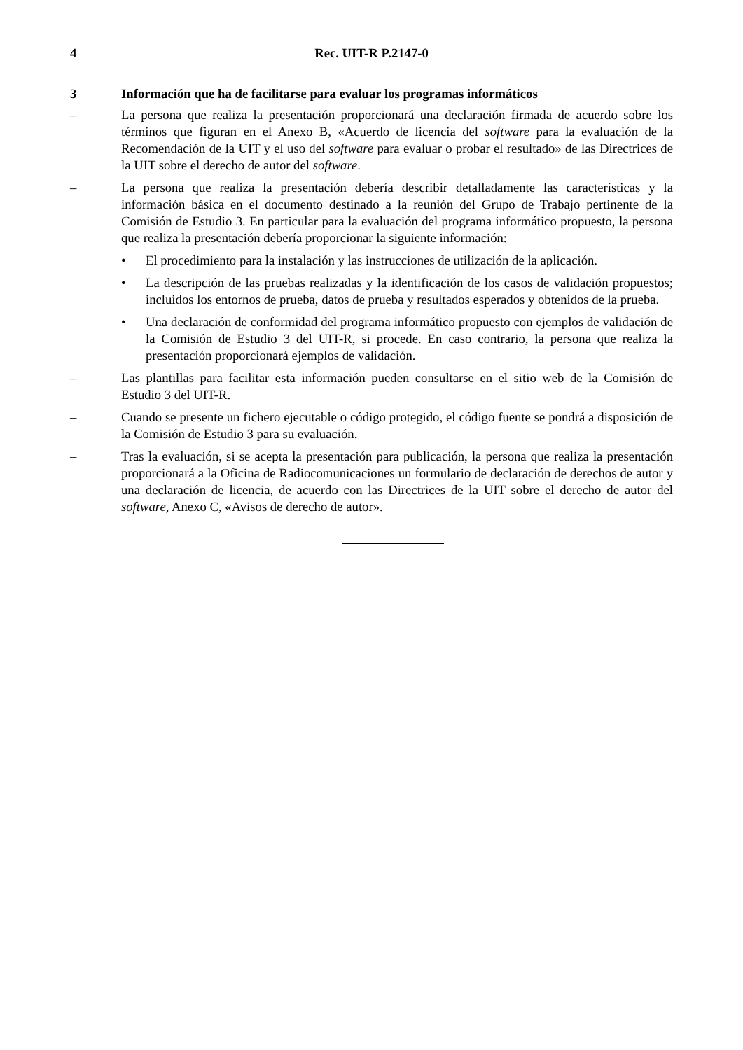4 Rec. UIT-R P.2147-0
3 Información que ha de facilitarse para evaluar los programas informáticos
– La persona que realiza la presentación proporcionará una declaración firmada de acuerdo sobre los términos que figuran en el Anexo B, «Acuerdo de licencia del software para la evaluación de la Recomendación de la UIT y el uso del software para evaluar o probar el resultado» de las Directrices de la UIT sobre el derecho de autor del software.
– La persona que realiza la presentación debería describir detalladamente las características y la información básica en el documento destinado a la reunión del Grupo de Trabajo pertinente de la Comisión de Estudio 3. En particular para la evaluación del programa informático propuesto, la persona que realiza la presentación debería proporcionar la siguiente información:
• El procedimiento para la instalación y las instrucciones de utilización de la aplicación.
• La descripción de las pruebas realizadas y la identificación de los casos de validación propuestos; incluidos los entornos de prueba, datos de prueba y resultados esperados y obtenidos de la prueba.
• Una declaración de conformidad del programa informático propuesto con ejemplos de validación de la Comisión de Estudio 3 del UIT-R, si procede. En caso contrario, la persona que realiza la presentación proporcionará ejemplos de validación.
– Las plantillas para facilitar esta información pueden consultarse en el sitio web de la Comisión de Estudio 3 del UIT-R.
– Cuando se presente un fichero ejecutable o código protegido, el código fuente se pondrá a disposición de la Comisión de Estudio 3 para su evaluación.
– Tras la evaluación, si se acepta la presentación para publicación, la persona que realiza la presentación proporcionará a la Oficina de Radiocomunicaciones un formulario de declaración de derechos de autor y una declaración de licencia, de acuerdo con las Directrices de la UIT sobre el derecho de autor del software, Anexo C, «Avisos de derecho de autor».